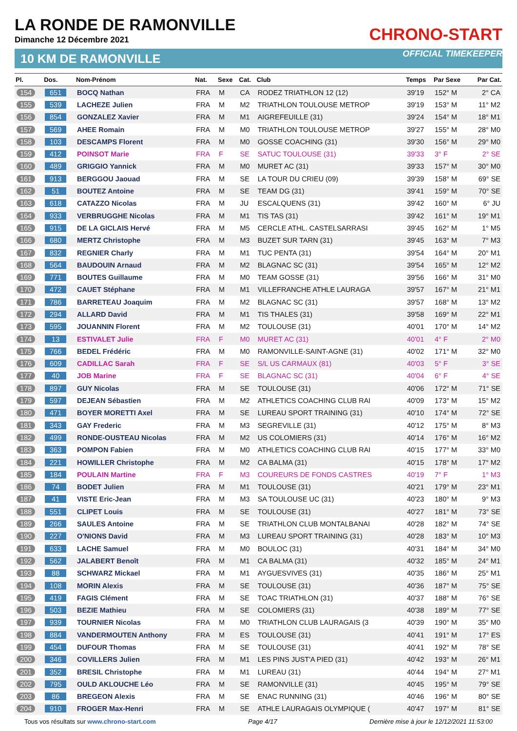LA RONDE DE RAMONVILLE
Dimanche 12 Décembre 2021
10 KM DE RAMONVILLE
CHRONO-START
OFFICIAL TIMEKEEPER
| Pl. | Dos. | Nom-Prénom | Nat. | Sexe | Cat. | Club | Temps | Par Sexe | Par Cat. |
| --- | --- | --- | --- | --- | --- | --- | --- | --- | --- |
| 154 | 651 | BOCQ Nathan | FRA | M | CA | RODEZ TRIATHLON 12 (12) | 39'19 | 152° M | 2° CA |
| 155 | 539 | LACHEZE Julien | FRA | M | M2 | TRIATHLON TOULOUSE METROP | 39'19 | 153° M | 11° M2 |
| 156 | 854 | GONZALEZ Xavier | FRA | M | M1 | AIGREFEUILLE (31) | 39'24 | 154° M | 18° M1 |
| 157 | 569 | AHEE Romain | FRA | M | M0 | TRIATHLON TOULOUSE METROP | 39'27 | 155° M | 28° M0 |
| 158 | 103 | DESCAMPS Florent | FRA | M | M0 | GOSSE COACHING (31) | 39'30 | 156° M | 29° M0 |
| 159 | 412 | POINSOT Marie | FRA | F | SE | SATUC TOULOUSE (31) | 39'33 | 3° F | 2° SE |
| 160 | 489 | GRIGGIO Yannick | FRA | M | M0 | MURET AC (31) | 39'33 | 157° M | 30° M0 |
| 161 | 913 | BERGGOU Jaouad | FRA | M | SE | LA TOUR DU CRIEU (09) | 39'39 | 158° M | 69° SE |
| 162 | 51 | BOUTEZ Antoine | FRA | M | SE | TEAM DG (31) | 39'41 | 159° M | 70° SE |
| 163 | 618 | CATAZZO Nicolas | FRA | M | JU | ESCALQUENS (31) | 39'42 | 160° M | 6° JU |
| 164 | 933 | VERBRUGGHE Nicolas | FRA | M | M1 | TIS TAS (31) | 39'42 | 161° M | 19° M1 |
| 165 | 915 | DE LA GICLAIS Hervé | FRA | M | M5 | CERCLE ATHL. CASTELSARRASI | 39'45 | 162° M | 1° M5 |
| 166 | 680 | MERTZ Christophe | FRA | M | M3 | BUZET SUR TARN (31) | 39'45 | 163° M | 7° M3 |
| 167 | 832 | REGNIER Charly | FRA | M | M1 | TUC PENTA (31) | 39'54 | 164° M | 20° M1 |
| 168 | 564 | BAUDOUIN Arnaud | FRA | M | M2 | BLAGNAC SC (31) | 39'54 | 165° M | 12° M2 |
| 169 | 771 | BOUTES Guillaume | FRA | M | M0 | TEAM GOSSE (31) | 39'56 | 166° M | 31° M0 |
| 170 | 472 | CAUET Stéphane | FRA | M | M1 | VILLEFRANCHE ATHLE LAURAGA | 39'57 | 167° M | 21° M1 |
| 171 | 786 | BARRETEAU Joaquim | FRA | M | M2 | BLAGNAC SC (31) | 39'57 | 168° M | 13° M2 |
| 172 | 294 | ALLARD David | FRA | M | M1 | TIS THALES (31) | 39'58 | 169° M | 22° M1 |
| 173 | 595 | JOUANNIN Florent | FRA | M | M2 | TOULOUSE (31) | 40'01 | 170° M | 14° M2 |
| 174 | 13 | ESTIVALET Julie | FRA | F | M0 | MURET AC (31) | 40'01 | 4° F | 2° M0 |
| 175 | 766 | BEDEL Frédéric | FRA | M | M0 | RAMONVILLE-SAINT-AGNE (31) | 40'02 | 171° M | 32° M0 |
| 176 | 609 | CADILLAC Sarah | FRA | F | SE | S/L US CARMAUX (81) | 40'03 | 5° F | 3° SE |
| 177 | 40 | JOB Marine | FRA | F | SE | BLAGNAC SC (31) | 40'04 | 6° F | 4° SE |
| 178 | 897 | GUY Nicolas | FRA | M | SE | TOULOUSE (31) | 40'06 | 172° M | 71° SE |
| 179 | 597 | DEJEAN Sébastien | FRA | M | M2 | ATHLETICS COACHING CLUB RAI | 40'09 | 173° M | 15° M2 |
| 180 | 471 | BOYER MORETTI Axel | FRA | M | SE | LUREAU SPORT TRAINING (31) | 40'10 | 174° M | 72° SE |
| 181 | 343 | GAY Frederic | FRA | M | M3 | SEGREVILLE (31) | 40'12 | 175° M | 8° M3 |
| 182 | 499 | RONDE-OUSTEAU Nicolas | FRA | M | M2 | US COLOMIERS (31) | 40'14 | 176° M | 16° M2 |
| 183 | 363 | POMPON Fabien | FRA | M | M0 | ATHLETICS COACHING CLUB RAI | 40'15 | 177° M | 33° M0 |
| 184 | 221 | HOWILLER Christophe | FRA | M | M2 | CA BALMA (31) | 40'15 | 178° M | 17° M2 |
| 185 | 184 | POULAIN Martine | FRA | F | M3 | COUREURS DE FONDS CASTRES | 40'19 | 7° F | 1° M3 |
| 186 | 74 | BODET Julien | FRA | M | M1 | TOULOUSE (31) | 40'21 | 179° M | 23° M1 |
| 187 | 41 | VISTE Eric-Jean | FRA | M | M3 | SA TOULOUSE UC (31) | 40'23 | 180° M | 9° M3 |
| 188 | 551 | CLIPET Louis | FRA | M | SE | TOULOUSE (31) | 40'27 | 181° M | 73° SE |
| 189 | 266 | SAULES Antoine | FRA | M | SE | TRIATHLON CLUB MONTALBANAI | 40'28 | 182° M | 74° SE |
| 190 | 227 | O'NIONS David | FRA | M | M3 | LUREAU SPORT TRAINING (31) | 40'28 | 183° M | 10° M3 |
| 191 | 633 | LACHE Samuel | FRA | M | M0 | BOULOC (31) | 40'31 | 184° M | 34° M0 |
| 192 | 562 | JALABERT Benoît | FRA | M | M1 | CA BALMA (31) | 40'32 | 185° M | 24° M1 |
| 193 | 88 | SCHWARZ Mickael | FRA | M | M1 | AYGUESVIVES (31) | 40'35 | 186° M | 25° M1 |
| 194 | 108 | MORIN Alexis | FRA | M | SE | TOULOUSE (31) | 40'36 | 187° M | 75° SE |
| 195 | 419 | FAGIS Clément | FRA | M | SE | TOAC TRIATHLON (31) | 40'37 | 188° M | 76° SE |
| 196 | 503 | BEZIE Mathieu | FRA | M | SE | COLOMIERS (31) | 40'38 | 189° M | 77° SE |
| 197 | 939 | TOURNIER Nicolas | FRA | M | M0 | TRIATHLON CLUB LAURAGAIS (3 | 40'39 | 190° M | 35° M0 |
| 198 | 884 | VANDERMOUTEN Anthony | FRA | M | ES | TOULOUSE (31) | 40'41 | 191° M | 17° ES |
| 199 | 454 | DUFOUR Thomas | FRA | M | SE | TOULOUSE (31) | 40'41 | 192° M | 78° SE |
| 200 | 346 | COVILLERS Julien | FRA | M | M1 | LES PINS JUST'A PIED (31) | 40'42 | 193° M | 26° M1 |
| 201 | 352 | BRESIL Christophe | FRA | M | M1 | LUREAU (31) | 40'44 | 194° M | 27° M1 |
| 202 | 795 | OULD AKLOUCHE Léo | FRA | M | SE | RAMONVILLE (31) | 40'45 | 195° M | 79° SE |
| 203 | 86 | BREGEON Alexis | FRA | M | SE | ENAC RUNNING (31) | 40'46 | 196° M | 80° SE |
| 204 | 910 | FROGER Max-Henri | FRA | M | SE | ATHLE LAURAGAIS OLYMPIQUE ( | 40'47 | 197° M | 81° SE |
Tous vos résultats sur www.chrono-start.com Page 4/17 Dernière mise à jour le 12/12/2021 11:53:00